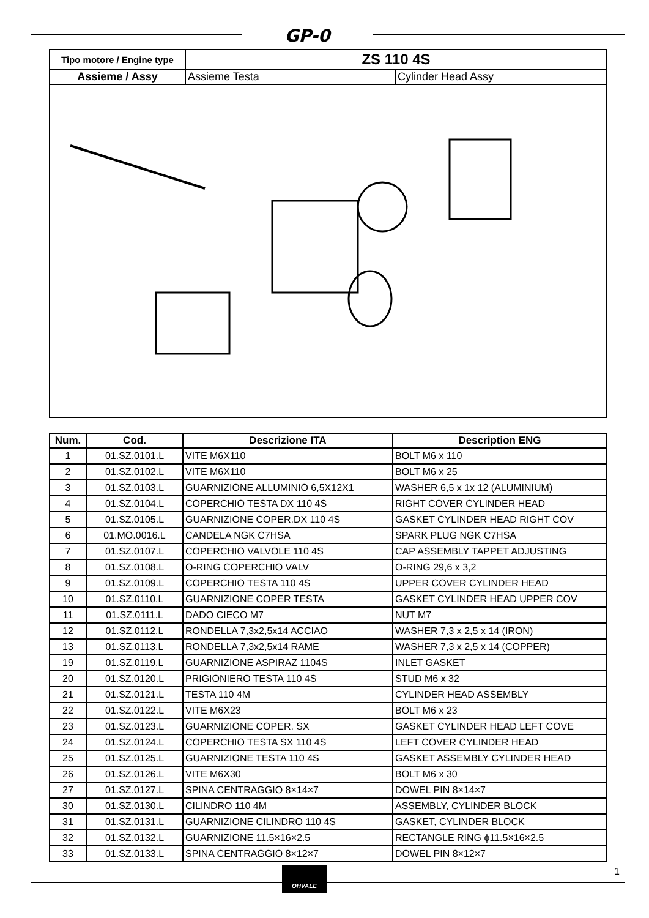GP-0
| Tipo motore / Engine type | ZS 110 4S | |
| --- | --- | --- |
| Assieme / Assy | Assieme Testa | Cylinder Head Assy |
| Num. | Cod. | Descrizione ITA | Description ENG |
| --- | --- | --- | --- |
| 1 | 01.SZ.0101.L | VITE M6X110 | BOLT M6 x 110 |
| 2 | 01.SZ.0102.L | VITE M6X110 | BOLT M6 x 25 |
| 3 | 01.SZ.0103.L | GUARNIZIONE ALLUMINIO 6,5X12X1 | WASHER 6,5 x 1x 12 (ALUMINIUM) |
| 4 | 01.SZ.0104.L | COPERCHIO TESTA DX 110 4S | RIGHT COVER CYLINDER HEAD |
| 5 | 01.SZ.0105.L | GUARNIZIONE COPER.DX 110 4S | GASKET CYLINDER HEAD RIGHT COV |
| 6 | 01.MO.0016.L | CANDELA NGK C7HSA | SPARK PLUG NGK C7HSA |
| 7 | 01.SZ.0107.L | COPERCHIO VALVOLE 110 4S | CAP ASSEMBLY TAPPET ADJUSTING |
| 8 | 01.SZ.0108.L | O-RING COPERCHIO VALV | O-RING 29,6 x 3,2 |
| 9 | 01.SZ.0109.L | COPERCHIO TESTA 110 4S | UPPER COVER CYLINDER HEAD |
| 10 | 01.SZ.0110.L | GUARNIZIONE COPER TESTA | GASKET CYLINDER HEAD UPPER COV |
| 11 | 01.SZ.0111.L | DADO CIECO M7 | NUT M7 |
| 12 | 01.SZ.0112.L | RONDELLA 7,3x2,5x14 ACCIAO | WASHER 7,3 x 2,5 x 14 (IRON) |
| 13 | 01.SZ.0113.L | RONDELLA 7,3x2,5x14 RAME | WASHER 7,3 x 2,5 x 14 (COPPER) |
| 19 | 01.SZ.0119.L | GUARNIZIONE ASPIRAZ 1104S | INLET GASKET |
| 20 | 01.SZ.0120.L | PRIGIONIERO TESTA 110 4S | STUD M6 x 32 |
| 21 | 01.SZ.0121.L | TESTA 110 4M | CYLINDER HEAD ASSEMBLY |
| 22 | 01.SZ.0122.L | VITE M6X23 | BOLT M6 x 23 |
| 23 | 01.SZ.0123.L | GUARNIZIONE COPER. SX | GASKET CYLINDER HEAD LEFT COVE |
| 24 | 01.SZ.0124.L | COPERCHIO TESTA SX 110 4S | LEFT COVER CYLINDER HEAD |
| 25 | 01.SZ.0125.L | GUARNIZIONE TESTA 110 4S | GASKET ASSEMBLY CYLINDER HEAD |
| 26 | 01.SZ.0126.L | VITE M6X30 | BOLT M6 x 30 |
| 27 | 01.SZ.0127.L | SPINA CENTRAGGIO 8×14×7 | DOWEL PIN 8×14×7 |
| 30 | 01.SZ.0130.L | CILINDRO 110 4M | ASSEMBLY, CYLINDER BLOCK |
| 31 | 01.SZ.0131.L | GUARNIZIONE CILINDRO 110 4S | GASKET, CYLINDER BLOCK |
| 32 | 01.SZ.0132.L | GUARNIZIONE 11.5×16×2.5 | RECTANGLE RING ϕ11.5×16×2.5 |
| 33 | 01.SZ.0133.L | SPINA CENTRAGGIO 8×12×7 | DOWEL PIN 8×12×7 |
OHVALE 1